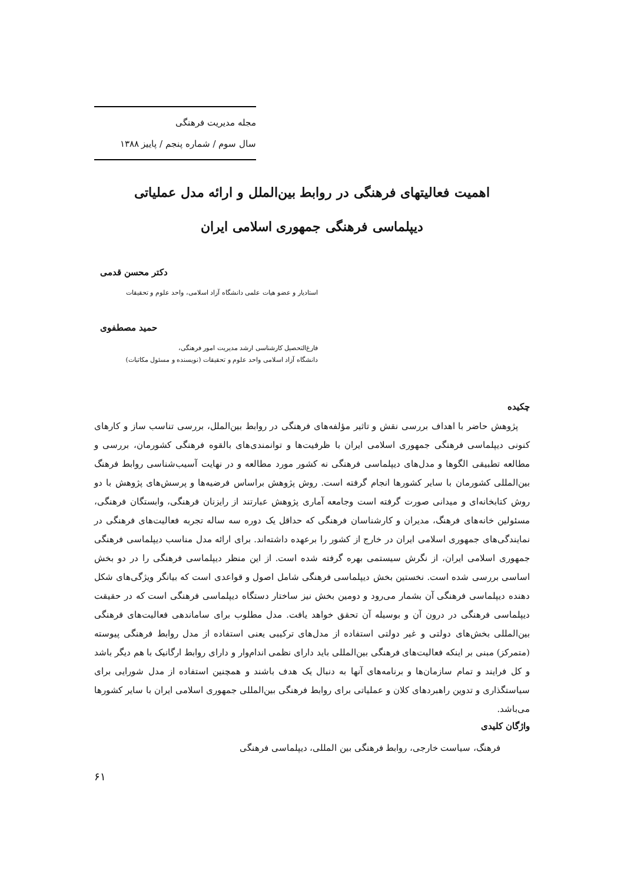مجله مدیریت فرهنگی
سال سوم / شماره پنجم / پاییز ۱۳۸۸
اهمیت فعالیتهای فرهنگی در روابط بین‌الملل و ارائه مدل عملیاتی
دیپلماسی فرهنگی جمهوری اسلامی ایران
دکتر محسن قدمی
استادیار و عضو هیات علمی دانشگاه آزاد اسلامی، واحد علوم و تحقیقات
حمید مصطفوی
فارغ‌التحصیل کارشناسی ارشد مدیریت امور فرهنگی،
دانشگاه آزاد اسلامی واحد علوم و تحقیقات (نویسنده و مسئول مکاتبات)
چکیده
پژوهش حاضر با اهداف بررسی نقش و تاثیر مؤلفه‌های فرهنگی در روابط بین‌الملل، بررسی تناسب ساز و کارهای کنونی دیپلماسی فرهنگی جمهوری اسلامی ایران با ظرفیت‌ها و توانمندی‌های بالقوه فرهنگی کشورمان، بررسی و مطالعه تطبیقی الگوها و مدل‌های دیپلماسی فرهنگی نه کشور مورد مطالعه و در نهایت آسیب‌شناسی روابط فرهنگ بین‌المللی کشورمان با سایر کشورها انجام گرفته است. روش پژوهش براساس فرضیه‌ها و پرسش‌های پژوهش با دو روش کتابخانه‌ای و میدانی صورت گرفته است وجامعه آماری پژوهش عبارتند از رایزنان فرهنگی، وابستگان فرهنگی، مسئولین خانه‌های فرهنگ، مدیران و کارشناسان فرهنگی که حداقل یک دوره سه ساله تجربه فعالیت‌های فرهنگی در نمایندگی‌های جمهوری اسلامی ایران در خارج از کشور را برعهده داشته‌اند. برای ارائه مدل مناسب دیپلماسی فرهنگی جمهوری اسلامی ایران، از نگرش سیستمی بهره گرفته شده است. از این منظر دیپلماسی فرهنگی را در دو بخش اساسی بررسی شده است. نخستین بخش دیپلماسی فرهنگی شامل اصول و قواعدی است که بیانگر ویژگی‌های شکل دهنده دیپلماسی فرهنگی آن بشمار می‌رود و دومین بخش نیز ساختار دستگاه دیپلماسی فرهنگی است که در حقیقت دیپلماسی فرهنگی در درون آن و بوسیله آن تحقق خواهد یافت. مدل مطلوب برای ساماندهی فعالیت‌های فرهنگی بین‌المللی بخش‌های دولتی و غیر دولتی استفاده از مدل‌های ترکیبی یعنی استفاده از مدل روابط فرهنگی پیوسته (متمرکز) مبنی بر اینکه فعالیت‌های فرهنگی بین‌المللی باید دارای نظمی اندام‌وار و دارای روابط ارگانیک با هم دیگر باشد و کل فرایند و تمام سازمان‌ها و برنامه‌های آنها به دنبال یک هدف باشند و همچنین استفاده از مدل شورایی برای سیاستگذاری و تدوین راهبردهای کلان و عملیاتی برای روابط فرهنگی بین‌المللی جمهوری اسلامی ایران با سایر کشورها می‌باشد.
واژگان کلیدی
فرهنگ، سیاست خارجی، روابط فرهنگی بین المللی، دیپلماسی فرهنگی
۶۱